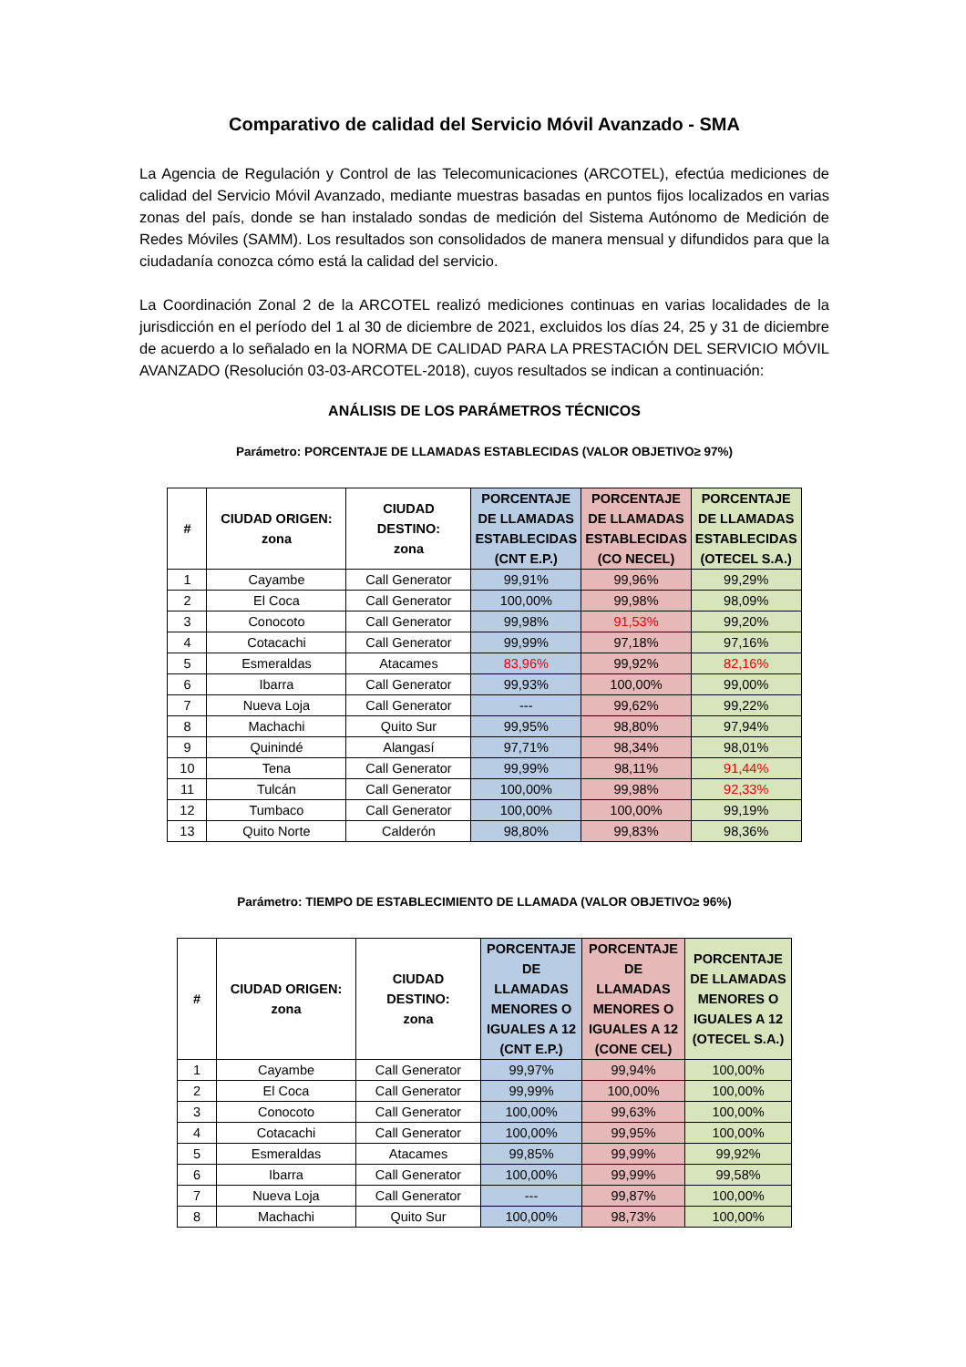Comparativo de calidad del Servicio Móvil Avanzado - SMA
La Agencia de Regulación y Control de las Telecomunicaciones (ARCOTEL), efectúa mediciones de calidad del Servicio Móvil Avanzado, mediante muestras basadas en puntos fijos localizados en varias zonas del país, donde se han instalado sondas de medición del Sistema Autónomo de Medición de Redes Móviles (SAMM). Los resultados son consolidados de manera mensual y difundidos para que la ciudadanía conozca cómo está la calidad del servicio.
La Coordinación Zonal 2 de la ARCOTEL realizó mediciones continuas en varias localidades de la jurisdicción en el período del 1 al 30 de diciembre de 2021, excluidos los días 24, 25 y 31 de diciembre de acuerdo a lo señalado en la NORMA DE CALIDAD PARA LA PRESTACIÓN DEL SERVICIO MÓVIL AVANZADO (Resolución 03-03-ARCOTEL-2018), cuyos resultados se indican a continuación:
ANÁLISIS DE LOS PARÁMETROS TÉCNICOS
Parámetro: PORCENTAJE DE LLAMADAS ESTABLECIDAS (VALOR OBJETIVO≥ 97%)
| # | CIUDAD ORIGEN: zona | CIUDAD DESTINO: zona | PORCENTAJE DE LLAMADAS ESTABLECIDAS (CNT E.P.) | PORCENTAJE DE LLAMADAS ESTABLECIDAS (CO NECEL) | PORCENTAJE DE LLAMADAS ESTABLECIDAS (OTECEL S.A.) |
| --- | --- | --- | --- | --- | --- |
| 1 | Cayambe | Call Generator | 99,91% | 99,96% | 99,29% |
| 2 | El Coca | Call Generator | 100,00% | 99,98% | 98,09% |
| 3 | Conocoto | Call Generator | 99,98% | 91,53% | 99,20% |
| 4 | Cotacachi | Call Generator | 99,99% | 97,18% | 97,16% |
| 5 | Esmeraldas | Atacames | 83,96% | 99,92% | 82,16% |
| 6 | Ibarra | Call Generator | 99,93% | 100,00% | 99,00% |
| 7 | Nueva Loja | Call Generator | --- | 99,62% | 99,22% |
| 8 | Machachi | Quito Sur | 99,95% | 98,80% | 97,94% |
| 9 | Quinindé | Alangasí | 97,71% | 98,34% | 98,01% |
| 10 | Tena | Call Generator | 99,99% | 98,11% | 91,44% |
| 11 | Tulcán | Call Generator | 100,00% | 99,98% | 92,33% |
| 12 | Tumbaco | Call Generator | 100,00% | 100,00% | 99,19% |
| 13 | Quito Norte | Calderón | 98,80% | 99,83% | 98,36% |
Parámetro: TIEMPO DE ESTABLECIMIENTO DE LLAMADA (VALOR OBJETIVO≥ 96%)
| # | CIUDAD ORIGEN: zona | CIUDAD DESTINO: zona | PORCENTAJE DE LLAMADAS MENORES O IGUALES A 12 (CNT E.P.) | PORCENTAJE DE LLAMADAS MENORES O IGUALES A 12 (CONE CEL) | PORCENTAJE DE LLAMADAS MENORES O IGUALES A 12 (OTECEL S.A.) |
| --- | --- | --- | --- | --- | --- |
| 1 | Cayambe | Call Generator | 99,97% | 99,94% | 100,00% |
| 2 | El Coca | Call Generator | 99,99% | 100,00% | 100,00% |
| 3 | Conocoto | Call Generator | 100,00% | 99,63% | 100,00% |
| 4 | Cotacachi | Call Generator | 100,00% | 99,95% | 100,00% |
| 5 | Esmeraldas | Atacames | 99,85% | 99,99% | 99,92% |
| 6 | Ibarra | Call Generator | 100,00% | 99,99% | 99,58% |
| 7 | Nueva Loja | Call Generator | --- | 99,87% | 100,00% |
| 8 | Machachi | Quito Sur | 100,00% | 98,73% | 100,00% |